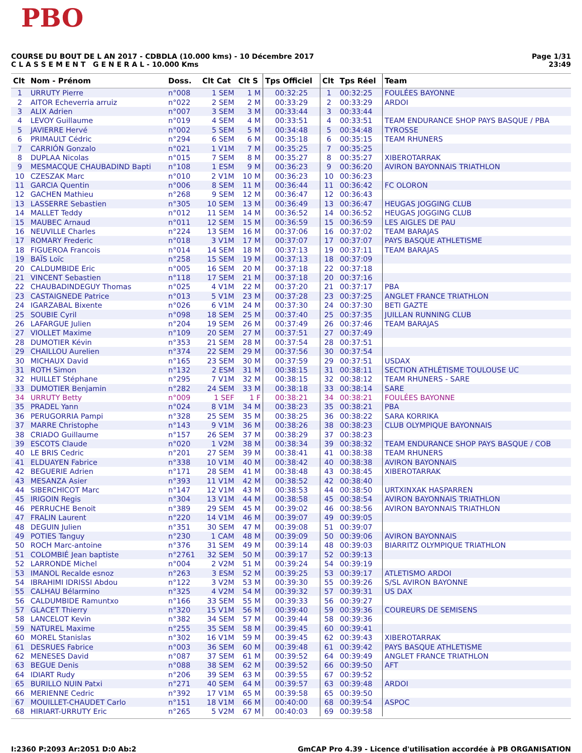PBO
COURSE DU BOUT DE L AN 2017 - CDBDLA (10.000 kms) - 10 Décembre 2017
C L A S S E M E N T G E N E R A L - 10.000 Kms
Page 1/31
23:49
| Clt | Nom - Prénom | Doss. | Clt Cat | Clt S | Tps Officiel | Clt | Tps Réel | Team |
| --- | --- | --- | --- | --- | --- | --- | --- | --- |
| 1 | URRUTY Pierre | n°008 | 1 SEM | 1 M | 00:32:25 | 1 | 00:32:25 | FOULÉES BAYONNE |
| 2 | AITOR Echeverria arruiz | n°022 | 2 SEM | 2 M | 00:33:29 | 2 | 00:33:29 | ARDOI |
| 3 | ALIX Adrien | n°007 | 3 SEM | 3 M | 00:33:44 | 3 | 00:33:44 | |
| 4 | LEVOY Guillaume | n°019 | 4 SEM | 4 M | 00:33:51 | 4 | 00:33:51 | TEAM ENDURANCE SHOP PAYS BASQUE / PBA |
| 5 | JAVIERRE Hervé | n°002 | 5 SEM | 5 M | 00:34:48 | 5 | 00:34:48 | TYROSSE |
| 6 | PRIMAULT Cédric | n°294 | 6 SEM | 6 M | 00:35:18 | 6 | 00:35:15 | TEAM RHUNERS |
| 7 | CARRIÓN Gonzalo | n°021 | 1 V1M | 7 M | 00:35:25 | 7 | 00:35:25 | |
| 8 | DUPLAA Nicolas | n°015 | 7 SEM | 8 M | 00:35:27 | 8 | 00:35:27 | XIBEROTARRAK |
| 9 | MESMACQUE CHAUBADIND Bapti | n°108 | 1 ESM | 9 M | 00:36:23 | 9 | 00:36:20 | AVIRON BAYONNAIS TRIATHLON |
| 10 | CZESZAK Marc | n°010 | 2 V1M | 10 M | 00:36:23 | 10 | 00:36:23 | |
| 11 | GARCIA Quentin | n°006 | 8 SEM | 11 M | 00:36:44 | 11 | 00:36:42 | FC OLORON |
| 12 | GACHEN Mathieu | n°268 | 9 SEM | 12 M | 00:36:47 | 12 | 00:36:43 | |
| 13 | LASSERRE Sebastien | n°305 | 10 SEM | 13 M | 00:36:49 | 13 | 00:36:47 | HEUGAS JOGGING CLUB |
| 14 | MALLET Teddy | n°012 | 11 SEM | 14 M | 00:36:52 | 14 | 00:36:52 | HEUGAS JOGGING CLUB |
| 15 | MAUBEC Arnaud | n°011 | 12 SEM | 15 M | 00:36:59 | 15 | 00:36:59 | LES AIGLES DE PAU |
| 16 | NEUVILLE Charles | n°224 | 13 SEM | 16 M | 00:37:06 | 16 | 00:37:02 | TEAM BARAJAS |
| 17 | ROMARY Frederic | n°018 | 3 V1M | 17 M | 00:37:07 | 17 | 00:37:07 | PAYS BASQUE ATHLETISME |
| 18 | FIGUEROA Francois | n°014 | 14 SEM | 18 M | 00:37:13 | 19 | 00:37:11 | TEAM BARAJAS |
| 19 | BAÏS Loïc | n°258 | 15 SEM | 19 M | 00:37:13 | 18 | 00:37:09 | |
| 20 | CALDUMBIDE Eric | n°005 | 16 SEM | 20 M | 00:37:18 | 22 | 00:37:18 | |
| 21 | VINCENT Sebastien | n°118 | 17 SEM | 21 M | 00:37:18 | 20 | 00:37:16 | |
| 22 | CHAUBADINDEGUY Thomas | n°025 | 4 V1M | 22 M | 00:37:20 | 21 | 00:37:17 | PBA |
| 23 | CASTAIGNEDE Patrice | n°013 | 5 V1M | 23 M | 00:37:28 | 23 | 00:37:25 | ANGLET FRANCE TRIATHLON |
| 24 | IGARZABAL Bixente | n°026 | 6 V1M | 24 M | 00:37:30 | 24 | 00:37:30 | BETI GAZTE |
| 25 | SOUBIE Cyril | n°098 | 18 SEM | 25 M | 00:37:40 | 25 | 00:37:35 | JUILLAN RUNNING CLUB |
| 26 | LAFARGUE Julien | n°204 | 19 SEM | 26 M | 00:37:49 | 26 | 00:37:46 | TEAM BARAJAS |
| 27 | VIOLLET Maxime | n°109 | 20 SEM | 27 M | 00:37:51 | 27 | 00:37:49 | |
| 28 | DUMOTIER Kévin | n°353 | 21 SEM | 28 M | 00:37:54 | 28 | 00:37:51 | |
| 29 | CHAILLOU Aurelien | n°374 | 22 SEM | 29 M | 00:37:56 | 30 | 00:37:54 | |
| 30 | MICHAUX David | n°165 | 23 SEM | 30 M | 00:37:59 | 29 | 00:37:51 | USDAX |
| 31 | ROTH Simon | n°132 | 2 ESM | 31 M | 00:38:15 | 31 | 00:38:11 | SECTION ATHLÉTISME TOULOUSE UC |
| 32 | HUILLET Stéphane | n°295 | 7 V1M | 32 M | 00:38:15 | 32 | 00:38:12 | TEAM RHUNERS - SARE |
| 33 | DUMOTIER Benjamin | n°282 | 24 SEM | 33 M | 00:38:18 | 33 | 00:38:14 | SARE |
| 34 | URRUTY Betty | n°009 | 1 SEF | 1 F | 00:38:21 | 34 | 00:38:21 | FOULÉES BAYONNE |
| 35 | PRADEL Yann | n°024 | 8 V1M | 34 M | 00:38:23 | 35 | 00:38:21 | PBA |
| 36 | PERUGORRIA Pampi | n°328 | 25 SEM | 35 M | 00:38:25 | 36 | 00:38:22 | SARA KORRIKA |
| 37 | MARRE Christophe | n°143 | 9 V1M | 36 M | 00:38:26 | 38 | 00:38:23 | CLUB OLYMPIQUE BAYONNAIS |
| 38 | CRIADO Guillaume | n°157 | 26 SEM | 37 M | 00:38:29 | 37 | 00:38:23 | |
| 39 | ESCOTS Claude | n°020 | 1 V2M | 38 M | 00:38:34 | 39 | 00:38:32 | TEAM ENDURANCE SHOP PAYS BASQUE / COB |
| 40 | LE BRIS Cedric | n°201 | 27 SEM | 39 M | 00:38:41 | 41 | 00:38:38 | TEAM RHUNERS |
| 41 | ELDUAYEN Fabrice | n°338 | 10 V1M | 40 M | 00:38:42 | 40 | 00:38:38 | AVIRON BAYONNAIS |
| 42 | BEGUERIE Adrien | n°171 | 28 SEM | 41 M | 00:38:48 | 43 | 00:38:45 | XIBEROTARRAK |
| 43 | MESANZA Asier | n°393 | 11 V1M | 42 M | 00:38:52 | 42 | 00:38:40 | |
| 44 | SIBERCHICOT Marc | n°147 | 12 V1M | 43 M | 00:38:53 | 44 | 00:38:50 | URTXINXAK HASPARREN |
| 45 | IRIGOIN Regis | n°304 | 13 V1M | 44 M | 00:38:58 | 45 | 00:38:54 | AVIRON BAYONNAIS TRIATHLON |
| 46 | PERRUCHE Benoit | n°389 | 29 SEM | 45 M | 00:39:02 | 46 | 00:38:56 | AVIRON BAYONNAIS TRIATHLON |
| 47 | FRALIN Laurent | n°220 | 14 V1M | 46 M | 00:39:07 | 49 | 00:39:05 | |
| 48 | DEGUIN Julien | n°351 | 30 SEM | 47 M | 00:39:08 | 51 | 00:39:07 | |
| 49 | POTIES Tanguy | n°230 | 1 CAM | 48 M | 00:39:09 | 50 | 00:39:06 | AVIRON BAYONNAIS |
| 50 | ROCH Marc-antoine | n°376 | 31 SEM | 49 M | 00:39:14 | 48 | 00:39:03 | BIARRITZ OLYMPIQUE TRIATHLON |
| 51 | COLOMBIÉ Jean baptiste | n°2761 | 32 SEM | 50 M | 00:39:17 | 52 | 00:39:13 | |
| 52 | LARRONDE Michel | n°004 | 2 V2M | 51 M | 00:39:24 | 54 | 00:39:19 | |
| 53 | IMANOL Recalde esnoz | n°263 | 3 ESM | 52 M | 00:39:25 | 53 | 00:39:17 | ATLETISMO ARDOI |
| 54 | IBRAHIMI IDRISSI Abdou | n°122 | 3 V2M | 53 M | 00:39:30 | 55 | 00:39:26 | S/SL AVIRON BAYONNE |
| 55 | CALHAU Bélarmino | n°325 | 4 V2M | 54 M | 00:39:32 | 57 | 00:39:31 | US DAX |
| 56 | CALDUMBIDE Ramuntxo | n°166 | 33 SEM | 55 M | 00:39:33 | 56 | 00:39:27 | |
| 57 | GLACET Thierry | n°320 | 15 V1M | 56 M | 00:39:40 | 59 | 00:39:36 | COUREURS DE SEMISENS |
| 58 | LANCELOT Kevin | n°382 | 34 SEM | 57 M | 00:39:44 | 58 | 00:39:36 | |
| 59 | NATUREL Maxime | n°255 | 35 SEM | 58 M | 00:39:45 | 60 | 00:39:41 | |
| 60 | MOREL Stanislas | n°302 | 16 V1M | 59 M | 00:39:45 | 62 | 00:39:43 | XIBEROTARRAK |
| 61 | DESRUES Fabrice | n°003 | 36 SEM | 60 M | 00:39:48 | 61 | 00:39:42 | PAYS BASQUE ATHLETISME |
| 62 | MENESES David | n°087 | 37 SEM | 61 M | 00:39:52 | 64 | 00:39:49 | ANGLET FRANCE TRIATHLON |
| 63 | BEGUE Denis | n°088 | 38 SEM | 62 M | 00:39:52 | 66 | 00:39:50 | AFT |
| 64 | IDIART Rudy | n°206 | 39 SEM | 63 M | 00:39:55 | 67 | 00:39:52 | |
| 65 | BURILLO NUIN Patxi | n°271 | 40 SEM | 64 M | 00:39:57 | 63 | 00:39:48 | ARDOI |
| 66 | MERIENNE Cedric | n°392 | 17 V1M | 65 M | 00:39:58 | 65 | 00:39:50 | |
| 67 | MOUILLET-CHAUDET Carlo | n°151 | 18 V1M | 66 M | 00:40:00 | 68 | 00:39:54 | ASPOC |
| 68 | HIRIART-URRUTY Eric | n°265 | 5 V2M | 67 M | 00:40:03 | 69 | 00:39:58 | |
I:2360 P:2093 Ar:2051 D:0 Ab:2 GmCAP Pro 4.39 - Licence d'utilisation accordée à PB ORGANISATION